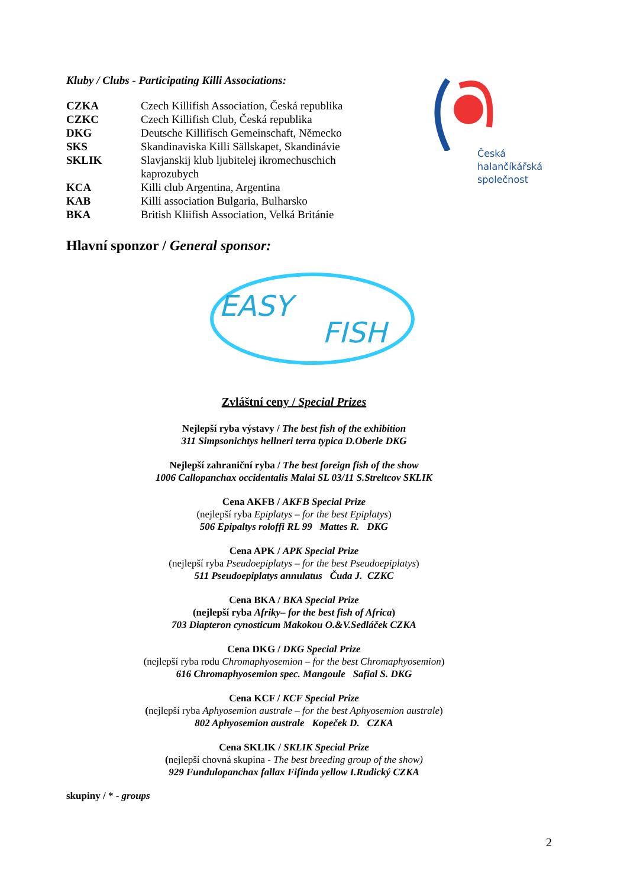Kluby / Clubs - Participating Killi Associations:
| CZKA | Czech Killifish Association, Česká republika |
| CZKC | Czech Killifish Club, Česká republika |
| DKG | Deutsche Killifisch Gemeinschaft, Německo |
| SKS | Skandinaviska Killi Sällskapet, Skandinávie |
| SKLIK | Slavjanskij klub ljubitelej ikromechuschich kaprozubych |
| KCA | Killi club Argentina, Argentina |
| KAB | Killi association Bulgaria, Bulharsko |
| BKA | British Kliifish Association, Velká Británie |
Česká
halančíkářská
společnost
Hlavní sponzor / General sponsor:
EASY
FISH
Zvláštní ceny / Special Prizes
Nejlepší ryba výstavy / The best fish of the exhibition
311 Simpsonichtys hellneri terra typica D.Oberle DKG
Nejlepší zahraniční ryba / The best foreign fish of the show
1006 Callopanchax occidentalis Malai SL 03/11 S.Streltcov SKLIK
Cena AKFB / AKFB Special Prize
(nejlepší ryba Epiplatys – for the best Epiplatys)
506 Epipaltys roloffi RL 99 Mattes R. DKG
Cena APK / APK Special Prize
(nejlepší ryba Pseudoepiplatys – for the best Pseudoepiplatys)
511 Pseudoepiplatys annulatus Čuda J. CZKC
Cena BKA / BKA Special Prize
(nejlepší ryba Afriky– for the best fish of Africa)
703 Diapteron cynosticum Makokou O.&V.Sedláček CZKA
Cena DKG / DKG Special Prize
(nejlepší ryba rodu Chromaphyosemion – for the best Chromaphyosemion)
616 Chromaphyosemion spec. Mangoule Safial S. DKG
Cena KCF / KCF Special Prize
(nejlepší ryba Aphyosemion australe – for the best Aphyosemion australe)
802 Aphyosemion australe Kopeček D. CZKA
Cena SKLIK / SKLIK Special Prize
(nejlepší chovná skupina - The best breeding group of the show)
929 Fundulopanchax fallax Fifinda yellow I.Rudický CZKA
skupiny / * - groups
2